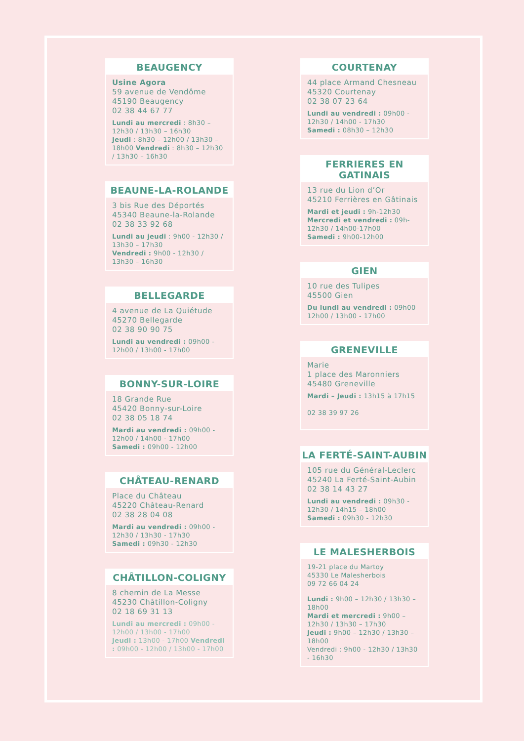BEAUGENCY
Usine Agora
59 avenue de Vendôme
45190 Beaugency
02 38 44 67 77
Lundi au mercredi : 8h30 – 12h30 / 13h30 – 16h30
Jeudi : 8h30 – 12h00 / 13h30 – 18h00 Vendredi : 8h30 – 12h30 / 13h30 – 16h30
BEAUNE-LA-ROLANDE
3 bis Rue des Déportés
45340 Beaune-la-Rolande
02 38 33 92 68
Lundi au jeudi : 9h00 - 12h30 / 13h30 – 17h30
Vendredi : 9h00 - 12h30 / 13h30 – 16h30
BELLEGARDE
4 avenue de La Quiétude
45270 Bellegarde
02 38 90 90 75
Lundi au vendredi : 09h00 - 12h00 / 13h00 - 17h00
BONNY-SUR-LOIRE
18 Grande Rue
45420 Bonny-sur-Loire
02 38 05 18 74
Mardi au vendredi : 09h00 - 12h00 / 14h00 - 17h00
Samedi : 09h00 - 12h00
CHÂTEAU-RENARD
Place du Château
45220 Château-Renard
02 38 28 04 08
Mardi au vendredi : 09h00 - 12h30 / 13h30 - 17h30
Samedi : 09h30 - 12h30
CHÂTILLON-COLIGNY
8 chemin de La Messe
45230 Châtillon-Coligny
02 18 69 31 13
Lundi au mercredi : 09h00 - 12h00 / 13h00 - 17h00
Jeudi : 13h00 - 17h00 Vendredi : 09h00 - 12h00 / 13h00 - 17h00
COURTENAY
44 place Armand Chesneau
45320 Courtenay
02 38 07 23 64
Lundi au vendredi : 09h00 - 12h30 / 14h00 - 17h30
Samedi : 08h30 – 12h30
FERRIERES EN GATINAIS
13 rue du Lion d’Or
45210 Ferrières en Gâtinais
Mardi et jeudi : 9h-12h30
Mercredi et vendredi : 09h-12h30 / 14h00-17h00
Samedi : 9h00-12h00
GIEN
10 rue des Tulipes
45500 Gien
Du lundi au vendredi : 09h00 – 12h00 / 13h00 - 17h00
GRENEVILLE
Marie
1 place des Maronniers
45480 Greneville
Mardi – Jeudi : 13h15 à 17h15
02 38 39 97 26
LA FERTÉ-SAINT-AUBIN
105 rue du Général-Leclerc
45240 La Ferté-Saint-Aubin
02 38 14 43 27
Lundi au vendredi : 09h30 - 12h30 / 14h15 – 18h00
Samedi : 09h30 - 12h30
LE MALESHERBOIS
19-21 place du Martoy
45330 Le Malesherbois
09 72 66 04 24
Lundi : 9h00 – 12h30 / 13h30 – 18h00
Mardi et mercredi : 9h00 – 12h30 / 13h30 – 17h30
Jeudi : 9h00 – 12h30 / 13h30 – 18h00
Vendredi : 9h00 - 12h30 / 13h30 - 16h30